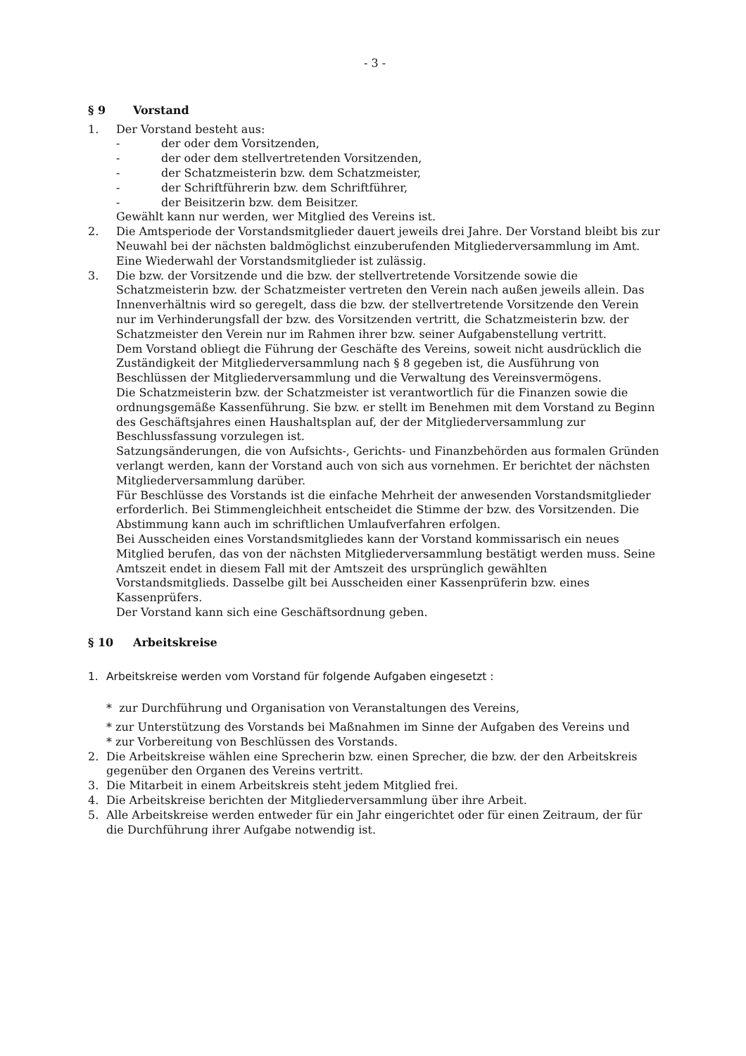- 3 -
§ 9 Vorstand
1. Der Vorstand besteht aus:
- der oder dem Vorsitzenden,
- der oder dem stellvertretenden Vorsitzenden,
- der Schatzmeisterin bzw. dem Schatzmeister,
- der Schriftführerin bzw. dem Schriftführer,
- der Beisitzerin bzw. dem Beisitzer.
Gewählt kann nur werden, wer Mitglied des Vereins ist.
2. Die Amtsperiode der Vorstandsmitglieder dauert jeweils drei Jahre. Der Vorstand bleibt bis zur Neuwahl bei der nächsten baldmöglichst einzuberufenden Mitgliederversammlung im Amt. Eine Wiederwahl der Vorstandsmitglieder ist zulässig.
3. Die bzw. der Vorsitzende und die bzw. der stellvertretende Vorsitzende sowie die Schatzmeisterin bzw. der Schatzmeister vertreten den Verein nach außen jeweils allein. Das Innenverhältnis wird so geregelt, dass die bzw. der stellvertretende Vorsitzende den Verein nur im Verhinderungsfall der bzw. des Vorsitzenden vertritt, die Schatzmeisterin bzw. der Schatzmeister den Verein nur im Rahmen ihrer bzw. seiner Aufgabenstellung vertritt.
Dem Vorstand obliegt die Führung der Geschäfte des Vereins, soweit nicht ausdrücklich die Zuständigkeit der Mitgliederversammlung nach § 8 gegeben ist, die Ausführung von Beschlüssen der Mitgliederversammlung und die Verwaltung des Vereinsvermögens.
Die Schatzmeisterin bzw. der Schatzmeister ist verantwortlich für die Finanzen sowie die ordnungsgemäße Kassenführung. Sie bzw. er stellt im Benehmen mit dem Vorstand zu Beginn des Geschäftsjahres einen Haushaltsplan auf, der der Mitgliederversammlung zur Beschlussfassung vorzulegen ist.
Satzungsänderungen, die von Aufsichts-, Gerichts- und Finanzbehörden aus formalen Gründen verlangt werden, kann der Vorstand auch von sich aus vornehmen. Er berichtet der nächsten Mitgliederversammlung darüber.
Für Beschlüsse des Vorstands ist die einfache Mehrheit der anwesenden Vorstandsmitglieder erforderlich. Bei Stimmengleichheit entscheidet die Stimme der bzw. des Vorsitzenden. Die Abstimmung kann auch im schriftlichen Umlaufverfahren erfolgen.
Bei Ausscheiden eines Vorstandsmitgliedes kann der Vorstand kommissarisch ein neues Mitglied berufen, das von der nächsten Mitgliederversammlung bestätigt werden muss. Seine Amtszeit endet in diesem Fall mit der Amtszeit des ursprünglich gewählten Vorstandsmitglieds. Dasselbe gilt bei Ausscheiden einer Kassenprüferin bzw. eines Kassenprüfers.
Der Vorstand kann sich eine Geschäftsordnung geben.
§ 10 Arbeitskreise
1. Arbeitskreise werden vom Vorstand für folgende Aufgaben eingesetzt :
* zur Durchführung und Organisation von Veranstaltungen des Vereins,
* zur Unterstützung des Vorstands bei Maßnahmen im Sinne der Aufgaben des Vereins und
* zur Vorbereitung von Beschlüssen des Vorstands.
2. Die Arbeitskreise wählen eine Sprecherin bzw. einen Sprecher, die bzw. der den Arbeitskreis gegenüber den Organen des Vereins vertritt.
3. Die Mitarbeit in einem Arbeitskreis steht jedem Mitglied frei.
4. Die Arbeitskreise berichten der Mitgliederversammlung über ihre Arbeit.
5. Alle Arbeitskreise werden entweder für ein Jahr eingerichtet oder für einen Zeitraum, der für die Durchführung ihrer Aufgabe notwendig ist.